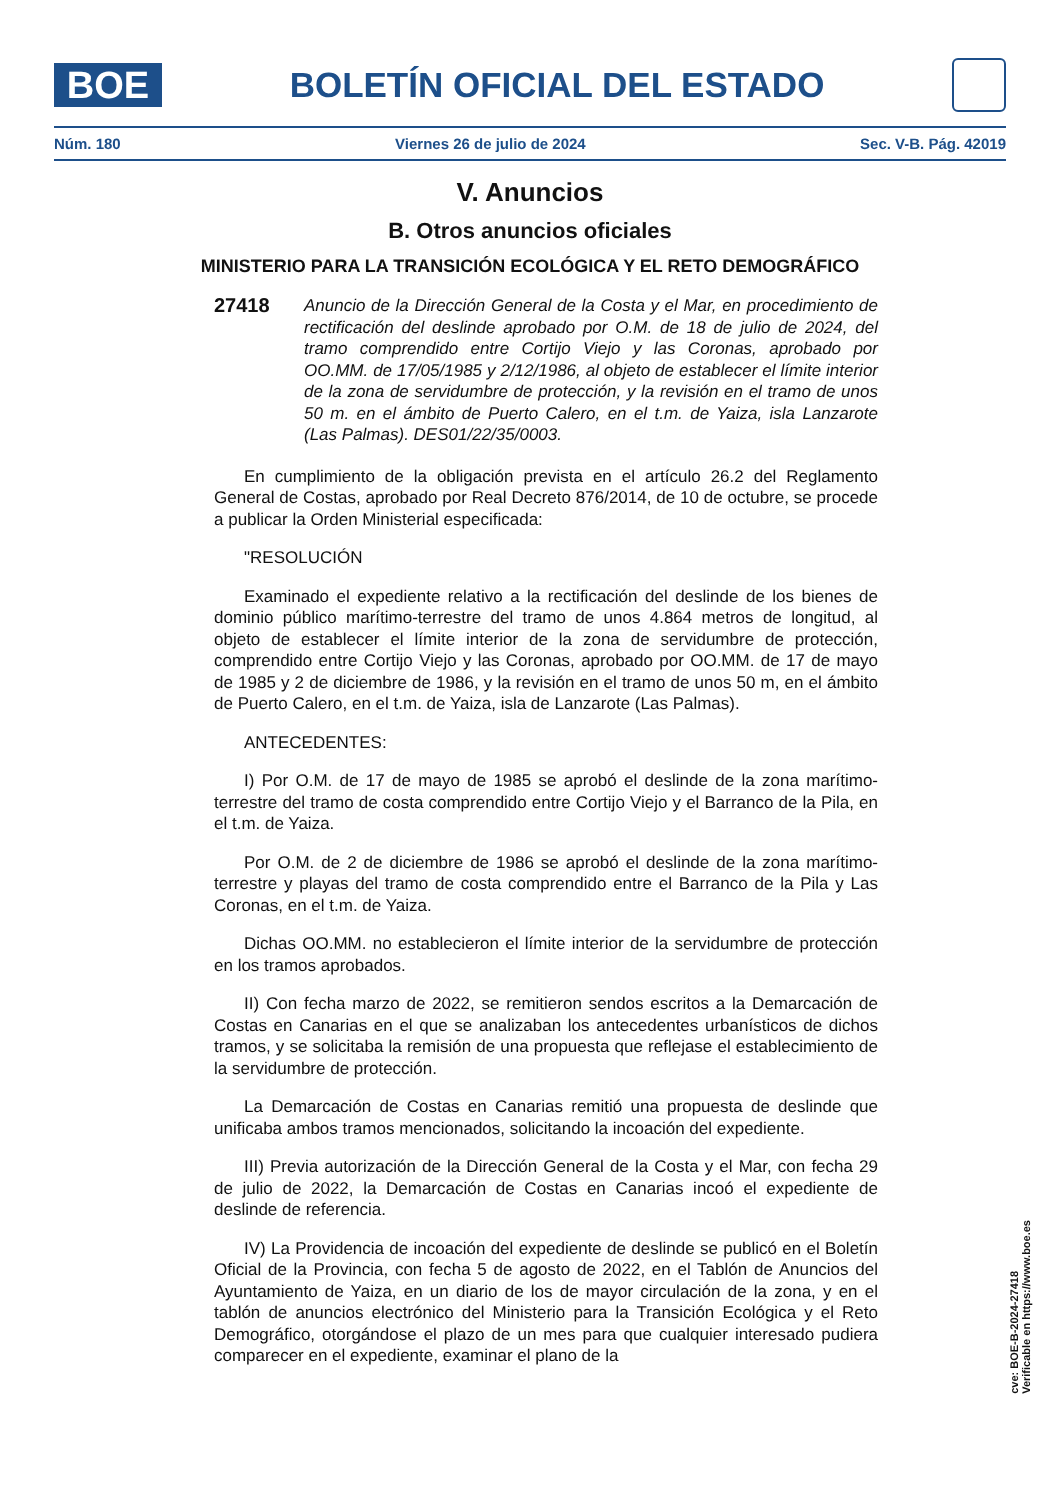BOE
BOLETÍN OFICIAL DEL ESTADO
Núm. 180 Viernes 26 de julio de 2024 Sec. V-B. Pág. 42019
V. Anuncios
B. Otros anuncios oficiales
MINISTERIO PARA LA TRANSICIÓN ECOLÓGICA Y EL RETO DEMOGRÁFICO
27418
Anuncio de la Dirección General de la Costa y el Mar, en procedimiento de rectificación del deslinde aprobado por O.M. de 18 de julio de 2024, del tramo comprendido entre Cortijo Viejo y las Coronas, aprobado por OO.MM. de 17/05/1985 y 2/12/1986, al objeto de establecer el límite interior de la zona de servidumbre de protección, y la revisión en el tramo de unos 50 m. en el ámbito de Puerto Calero, en el t.m. de Yaiza, isla Lanzarote (Las Palmas). DES01/22/35/0003.
En cumplimiento de la obligación prevista en el artículo 26.2 del Reglamento General de Costas, aprobado por Real Decreto 876/2014, de 10 de octubre, se procede a publicar la Orden Ministerial especificada:
"RESOLUCIÓN
Examinado el expediente relativo a la rectificación del deslinde de los bienes de dominio público marítimo-terrestre del tramo de unos 4.864 metros de longitud, al objeto de establecer el límite interior de la zona de servidumbre de protección, comprendido entre Cortijo Viejo y las Coronas, aprobado por OO.MM. de 17 de mayo de 1985 y 2 de diciembre de 1986, y la revisión en el tramo de unos 50 m, en el ámbito de Puerto Calero, en el t.m. de Yaiza, isla de Lanzarote (Las Palmas).
ANTECEDENTES:
I) Por O.M. de 17 de mayo de 1985 se aprobó el deslinde de la zona marítimo-terrestre del tramo de costa comprendido entre Cortijo Viejo y el Barranco de la Pila, en el t.m. de Yaiza.
Por O.M. de 2 de diciembre de 1986 se aprobó el deslinde de la zona marítimo-terrestre y playas del tramo de costa comprendido entre el Barranco de la Pila y Las Coronas, en el t.m. de Yaiza.
Dichas OO.MM. no establecieron el límite interior de la servidumbre de protección en los tramos aprobados.
II) Con fecha marzo de 2022, se remitieron sendos escritos a la Demarcación de Costas en Canarias en el que se analizaban los antecedentes urbanísticos de dichos tramos, y se solicitaba la remisión de una propuesta que reflejase el establecimiento de la servidumbre de protección.
La Demarcación de Costas en Canarias remitió una propuesta de deslinde que unificaba ambos tramos mencionados, solicitando la incoación del expediente.
III) Previa autorización de la Dirección General de la Costa y el Mar, con fecha 29 de julio de 2022, la Demarcación de Costas en Canarias incoó el expediente de deslinde de referencia.
IV) La Providencia de incoación del expediente de deslinde se publicó en el Boletín Oficial de la Provincia, con fecha 5 de agosto de 2022, en el Tablón de Anuncios del Ayuntamiento de Yaiza, en un diario de los de mayor circulación de la zona, y en el tablón de anuncios electrónico del Ministerio para la Transición Ecológica y el Reto Demográfico, otorgándose el plazo de un mes para que cualquier interesado pudiera comparecer en el expediente, examinar el plano de la
cve: BOE-B-2024-27418
Verificable en https://www.boe.es